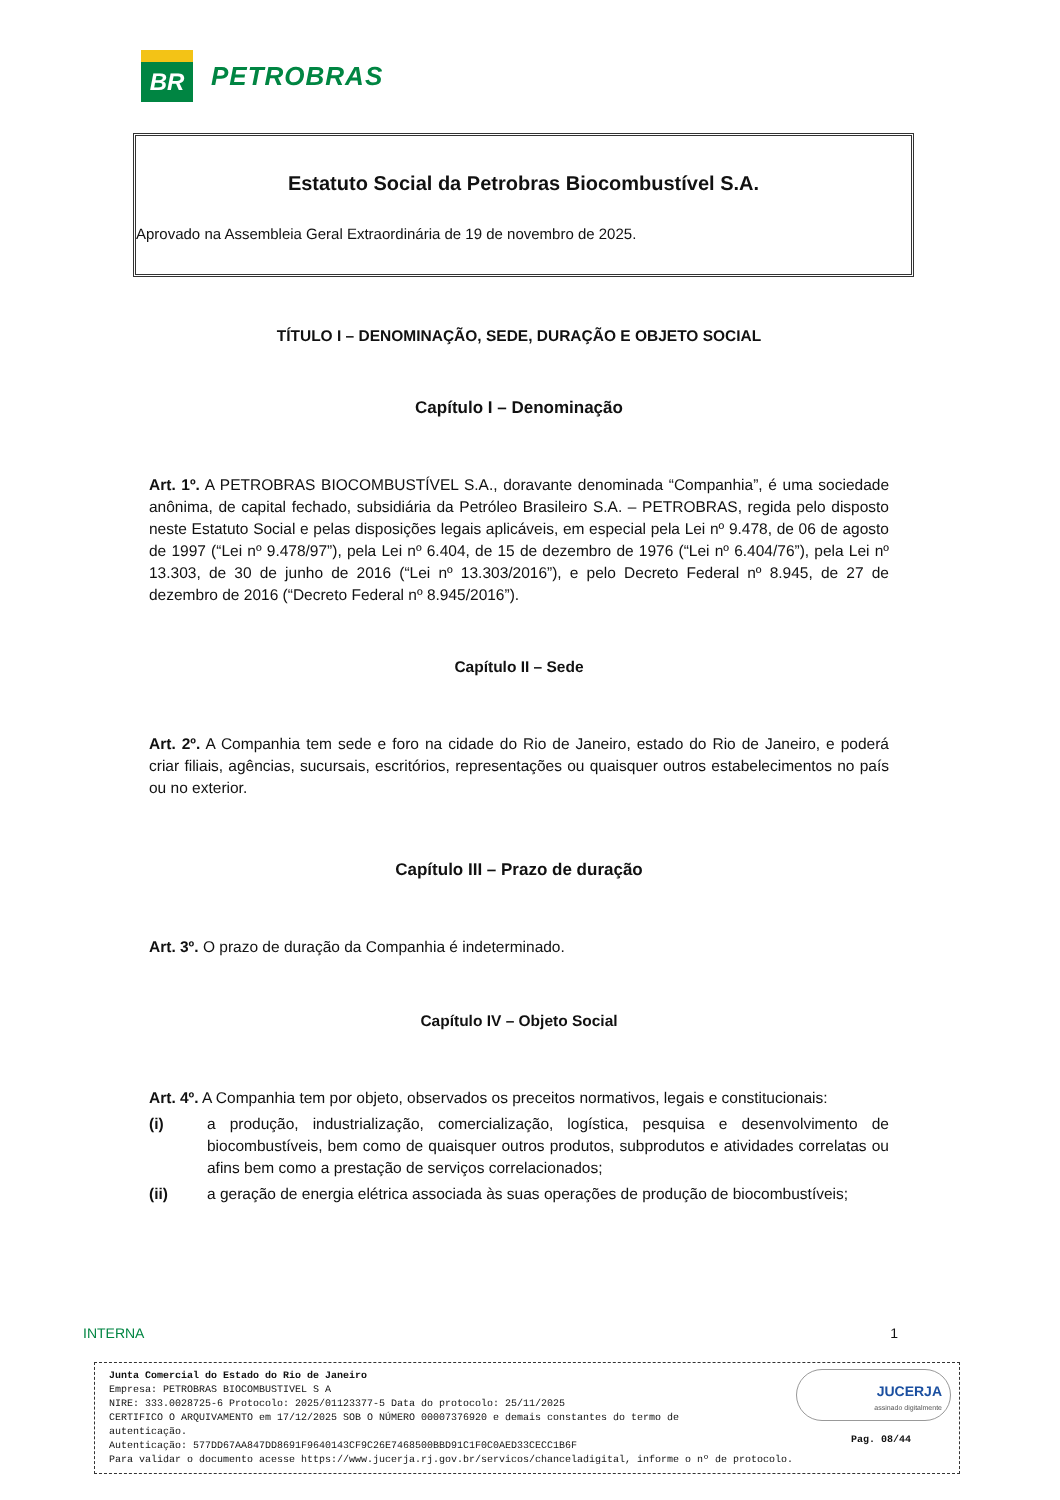BR
PETROBRAS
Estatuto Social da Petrobras Biocombustível S.A.
Aprovado na Assembleia Geral Extraordinária de 19 de novembro de 2025.
TÍTULO I – DENOMINAÇÃO, SEDE, DURAÇÃO E OBJETO SOCIAL
Capítulo I – Denominação
Art. 1º. A PETROBRAS BIOCOMBUSTÍVEL S.A., doravante denominada “Companhia”, é uma sociedade anônima, de capital fechado, subsidiária da Petróleo Brasileiro S.A. – PETROBRAS, regida pelo disposto neste Estatuto Social e pelas disposições legais aplicáveis, em especial pela Lei nº 9.478, de 06 de agosto de 1997 (“Lei nº 9.478/97”), pela Lei nº 6.404, de 15 de dezembro de 1976 (“Lei nº 6.404/76”), pela Lei nº 13.303, de 30 de junho de 2016 (“Lei nº 13.303/2016”), e pelo Decreto Federal nº 8.945, de 27 de dezembro de 2016 (“Decreto Federal nº 8.945/2016”).
Capítulo II – Sede
Art. 2º. A Companhia tem sede e foro na cidade do Rio de Janeiro, estado do Rio de Janeiro, e poderá criar filiais, agências, sucursais, escritórios, representações ou quaisquer outros estabelecimentos no país ou no exterior.
Capítulo III – Prazo de duração
Art. 3º. O prazo de duração da Companhia é indeterminado.
Capítulo IV – Objeto Social
Art. 4º. A Companhia tem por objeto, observados os preceitos normativos, legais e constitucionais:
(i) a produção, industrialização, comercialização, logística, pesquisa e desenvolvimento de biocombustíveis, bem como de quaisquer outros produtos, subprodutos e atividades correlatas ou afins bem como a prestação de serviços correlacionados;
(ii) a geração de energia elétrica associada às suas operações de produção de biocombustíveis;
INTERNA 1
Junta Comercial do Estado do Rio de Janeiro
Empresa: PETROBRAS BIOCOMBUSTIVEL S A
NIRE: 333.0028725-6 Protocolo: 2025/01123377-5 Data do protocolo: 25/11/2025
CERTIFICO O ARQUIVAMENTO em 17/12/2025 SOB O NÚMERO 00007376920 e demais constantes do termo de
autenticação.
Autenticação: 577DD67AA847DD8691F9640143CF9C26E7468500BBD91C1F0C0AED33CECC1B6F
Para validar o documento acesse https://www.jucerja.rj.gov.br/servicos/chanceladigital, informe o nº de protocolo.
JUCERJA
assinado digitalmente
Pag. 08/44